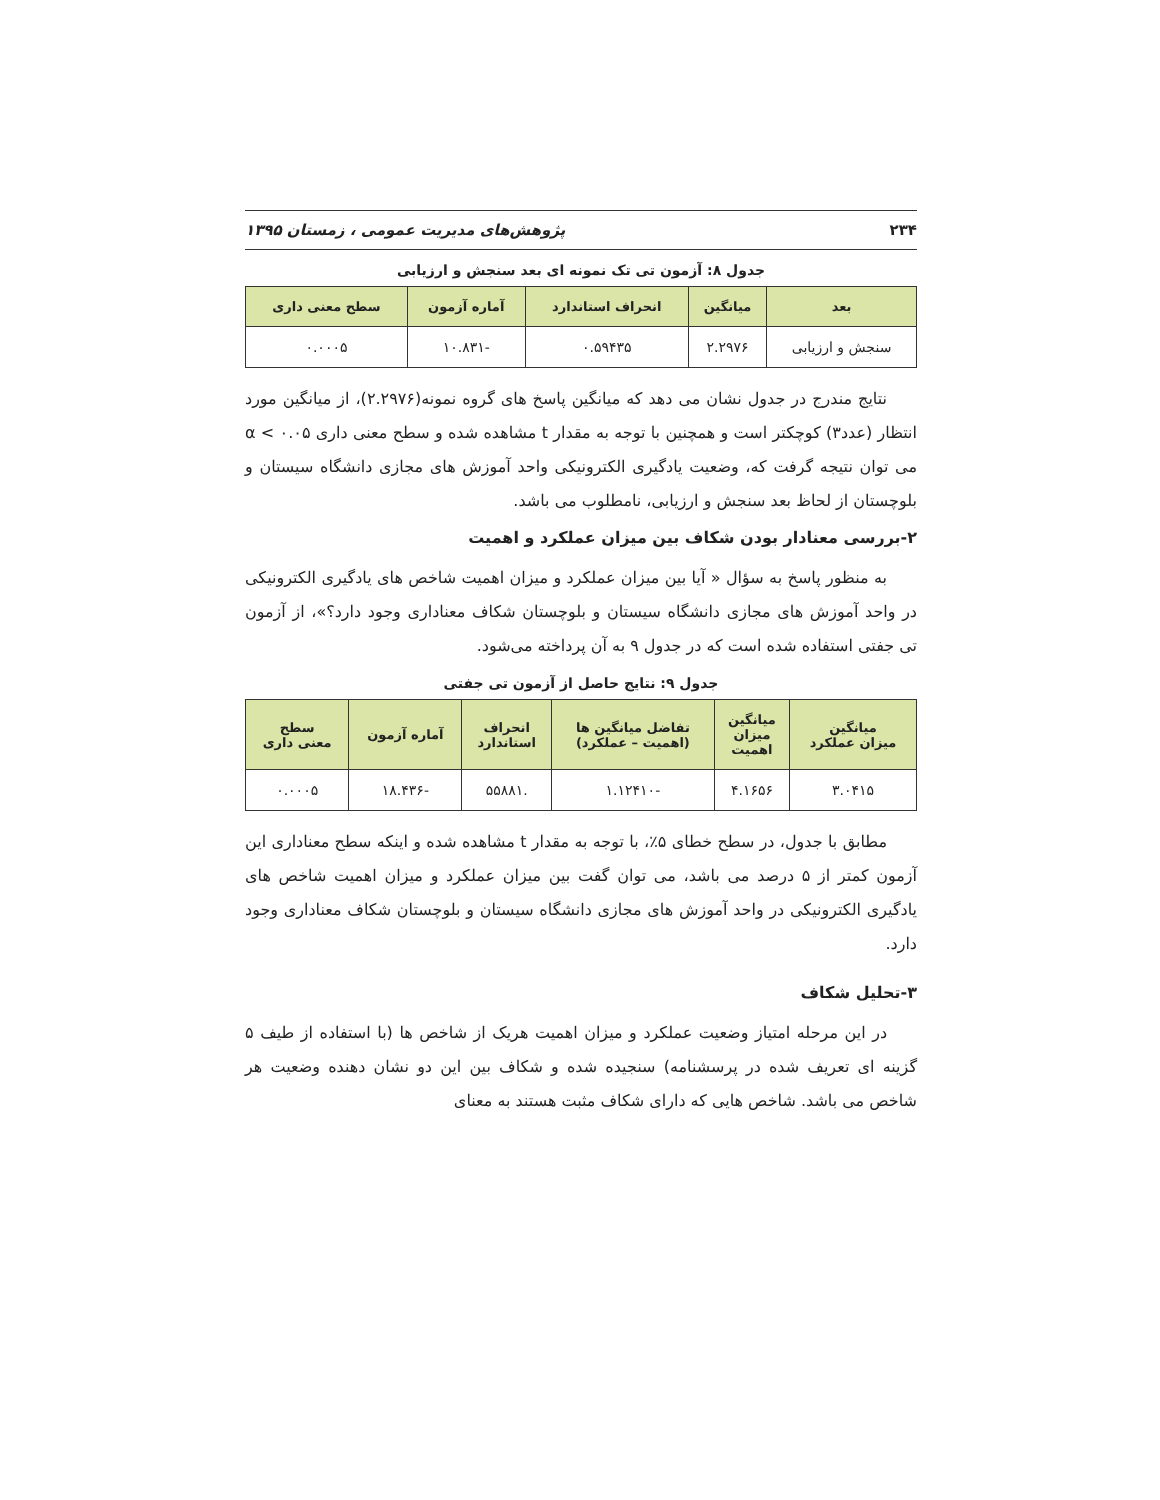۲۳۴ پژوهش‌های مدیریت عمومی ، زمستان ۱۳۹۵
جدول ۸: آزمون تی تک نمونه ای بعد سنجش و ارزیابی
| بعد | میانگین | انحراف استاندارد | آماره آزمون | سطح معنی داری |
| --- | --- | --- | --- | --- |
| سنجش و ارزیابی | ۲.۲۹۷۶ | ۰.۵۹۴۳۵ | -۱۰.۸۳۱ | ۰.۰۰۰۵ |
نتایج مندرج در جدول نشان می دهد که میانگین پاسخ های گروه نمونه(۲.۲۹۷۶)، از میانگین مورد انتظار (عدد۳) کوچکتر است و همچنین با توجه به مقدار t مشاهده شده و سطح معنی داری ۰.۰۵ > α می توان نتیجه گرفت که، وضعیت یادگیری الکترونیکی واحد آموزش های مجازی دانشگاه سیستان و بلوچستان از لحاظ بعد سنجش و ارزیابی، نامطلوب می باشد.
۲-بررسی معنادار بودن شکاف بین میزان عملکرد و اهمیت
به منظور پاسخ به سؤال « آیا بین میزان عملکرد و میزان اهمیت شاخص های یادگیری الکترونیکی در واحد آموزش های مجازی دانشگاه سیستان و بلوچستان شکاف معناداری وجود دارد؟»، از آزمون تی جفتی استفاده شده است که در جدول ۹ به آن پرداخته می‌شود.
جدول ۹: نتایج حاصل از آزمون تی جفتی
| میانگین میزان عملکرد | میانگین میزان اهمیت | تفاضل میانگین ها (اهمیت – عملکرد) | انحراف استاندارد | آماره آزمون | سطح معنی داری |
| --- | --- | --- | --- | --- | --- |
| ۳.۰۴۱۵ | ۴.۱۶۵۶ | -۱.۱۲۴۱۰ | .۵۵۸۸۱ | -۱۸.۴۳۶ | ۰.۰۰۰۵ |
مطابق با جدول، در سطح خطای ۵٪، با توجه به مقدار t مشاهده شده و اینکه سطح معناداری این آزمون کمتر از ۵ درصد می باشد، می توان گفت بین میزان عملکرد و میزان اهمیت شاخص های یادگیری الکترونیکی در واحد آموزش های مجازی دانشگاه سیستان و بلوچستان شکاف معناداری وجود دارد.
۳-تحلیل شکاف
در این مرحله امتیاز وضعیت عملکرد و میزان اهمیت هریک از شاخص ها (با استفاده از طیف ۵ گزینه ای تعریف شده در پرسشنامه) سنجیده شده و شکاف بین این دو نشان دهنده وضعیت هر شاخص می باشد. شاخص هایی که دارای شکاف مثبت هستند به معنای